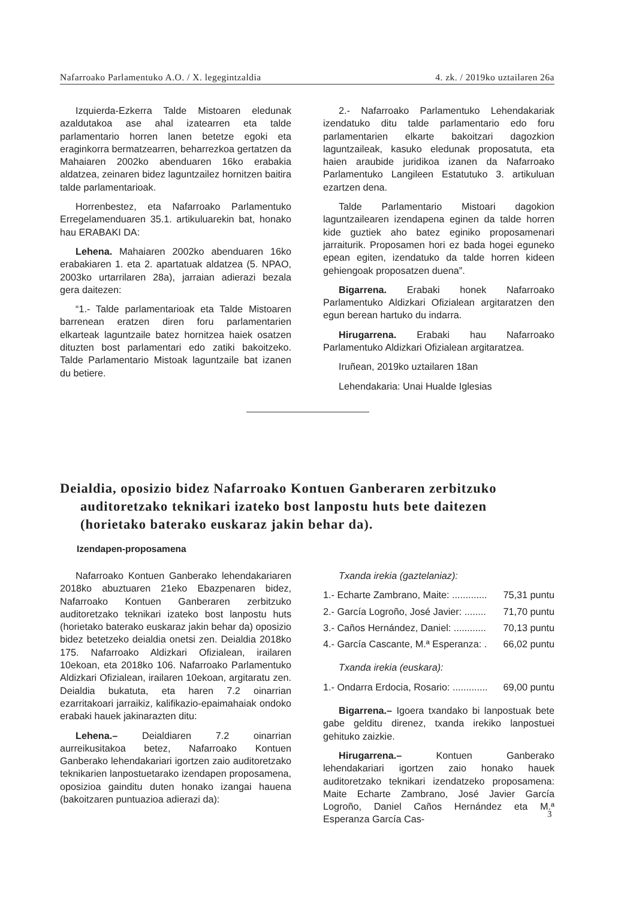Nafarroako Parlamentuko A.O. / X. legegintzaldia 4. zk. / 2019ko uztailaren 26a
Izquierda-Ezkerra Talde Mistoaren eledunak azaldutakoa ase ahal izatearren eta talde parlamentario horren lanen betetze egoki eta eraginkorra bermatzearren, beharrezkoa gertatzen da Mahaiaren 2002ko abenduaren 16ko erabakia aldatzea, zeinaren bidez laguntzailez hornitzen baitira talde parlamentarioak.
Horrenbestez, eta Nafarroako Parlamentuko Erregelamenduaren 35.1. artikuluarekin bat, honako hau ERABAKI DA:
Lehena. Mahaiaren 2002ko abenduaren 16ko erabakiaren 1. eta 2. apartatuak aldatzea (5. NPAO, 2003ko urtarrilaren 28a), jarraian adierazi bezala gera daitezen:
“1.- Talde parlamentarioak eta Talde Mistoaren barrenean eratzen diren foru parlamentarien elkarteak laguntzaile batez hornitzea haiek osatzen dituzten bost parlamentari edo zatiki bakoitzeko. Talde Parlamentario Mistoak laguntzaile bat izanen du betiere.
2.- Nafarroako Parlamentuko Lehendakariak izendatuko ditu talde parlamentario edo foru parlamentarien elkarte bakoitzari dagozkion laguntzaileak, kasuko eledunak proposatuta, eta haien araubide juridikoa izanen da Nafarroako Parlamentuko Langileen Estatutuko 3. artikuluan ezartzen dena.
Talde Parlamentario Mistoari dagokion laguntzailearen izendapena eginen da talde horren kide guztiek aho batez eginiko proposamenari jarraiturik. Proposamen hori ez bada hogei eguneko epean egiten, izendatuko da talde horren kideen gehiengoak proposatzen duena”.
Bigarrena. Erabaki honek Nafarroako Parlamentuko Aldizkari Ofizialean argitaratzen den egun berean hartuko du indarra.
Hirugarrena. Erabaki hau Nafarroako Parlamentuko Aldizkari Ofizialean argitaratzea.
Iruñean, 2019ko uztailaren 18an
Lehendakaria: Unai Hualde Iglesias
Deialdia, oposizio bidez Nafarroako Kontuen Ganberaren zerbitzuko auditoretzako teknikari izateko bost lanpostu huts bete daitezen (horietako baterako euskaraz jakin behar da).
Izendapen-proposamena
Nafarroako Kontuen Ganberako lehendakariaren 2018ko abuztuaren 21eko Ebazpenaren bidez, Nafarroako Kontuen Ganberaren zerbitzuko auditoretzako teknikari izateko bost lanpostu huts (horietako baterako euskaraz jakin behar da) oposizio bidez betetzeko deialdia onetsi zen. Deialdia 2018ko 175. Nafarroako Aldizkari Ofizialean, irailaren 10ekoan, eta 2018ko 106. Nafarroako Parlamentuko Aldizkari Ofizialean, irailaren 10ekoan, argitaratu zen. Deialdia bukatuta, eta haren 7.2 oinarrian ezarritakoari jarraikiz, kalifikazio-epaimahaiak ondoko erabaki hauek jakinarazten ditu:
Lehena.– Deialdiaren 7.2 oinarrian aurreikusitakoa betez, Nafarroako Kontuen Ganberako lehendakariari igortzen zaio auditoretzako teknikarien lanpostuetarako izendapen proposamena, oposizioa gainditu duten honako izangai hauena (bakoitzaren puntuazioa adierazi da):
Txanda irekia (gaztelaniaz):
1.- Echarte Zambrano, Maite: ............. 75,31 puntu
2.- García Logroño, José Javier: ........ 71,70 puntu
3.- Caños Hernández, Daniel: ............ 70,13 puntu
4.- García Cascante, M.ª Esperanza: . 66,02 puntu
Txanda irekia (euskara):
1.- Ondarra Erdocia, Rosario: ............. 69,00 puntu
Bigarrena.– Igoera txandako bi lanpostuak bete gabe gelditu direnez, txanda irekiko lanpostuei gehituko zaizkie.
Hirugarrena.– Kontuen Ganberako lehendakariari igortzen zaio honako hauek auditoretzako teknikari izendatzeko proposamena: Maite Echarte Zambrano, José Javier García Logroño, Daniel Caños Hernández eta M.ª Esperanza García Cas-
3